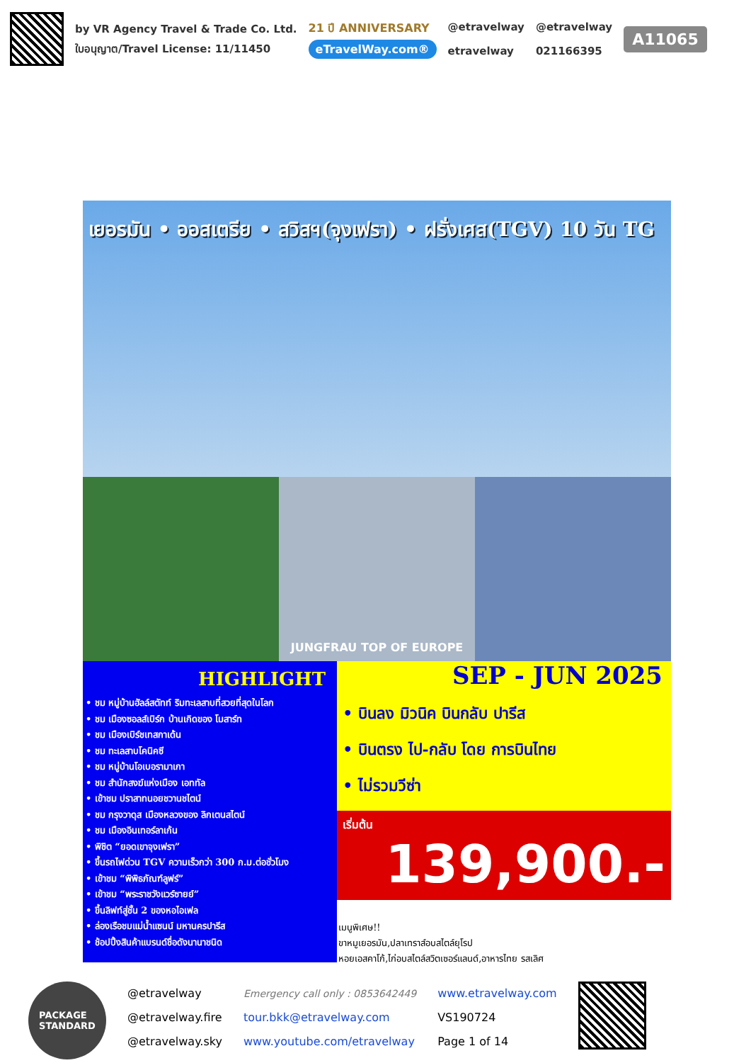by VR Agency Travel & Trade Co. Ltd.
ใบอนุญาต/Travel License: 11/11450
21 ปี ANNIVERSARY
eTravelWay.com®
@etravelway
etravelway
@etravelway
021166395
A11065
เยอรมัน • ออสเตรีย • สวิสฯ(จุงเฟรา) • ฝรั่งเศส(TGV) 10 วัน TG
JUNGFRAU TOP OF EUROPE
HIGHLIGHT
• ชม หมู่บ้านฮัลล์สตัทท์ ริมทะเลสาบที่สวยที่สุดในโลก
• ชม เมืองซอลส์เบิร์ก บ้านเกิดของ โมสาร์ท
• ชม เมืองเบิร์ชเทสกาเด้น
• ชม ทะเลสาบโคนิคซี
• ชม หมู่บ้านโอเบอรามาเกา
• ชม สำนักสงฆ์แห่งเมือง เอททัล
• เข้าชม ปราสาทนอยชวานชไตน์
• ชม กรุงวาดุส เมืองหลวงของ ลิกเตนสไตน์
• ชม เมืองอินเทอร์ลาเก้น
• พิชิต “ยอดเขาจุงเฟรา”
• ขึ้นรถไฟด่วน TGV ความเร็วกว่า 300 ก.ม.ต่อชั่วโมง
• เข้าชม “พิพิธภัณฑ์ลูฟร์”
• เข้าชม “พระราชวังแวร์ซายย์”
• ขึ้นลิฟท์สู่ชั้น 2 ของหอไอเฟล
• ล่องเรือชมแม่น้ำแซนน์ มหานครปารีส
• ช้อปปิ้งสินค้าแบรนด์ชื่อดังนานาชนิด
SEP - JUN 2025
• บินลง มิวนิค บินกลับ ปารีส
• บินตรง ไป-กลับ โดย การบินไทย
• ไม่รวมวีซ่า
เริ่มต้น 139,900.-
เมนูพิเศษ!!
ขาหมูเยอรมัน,ปลาเทราส์อบสไตล์ยุโรป
หอยเอสคาโก้,ไก่อบสไตล์สวิตเซอร์แลนด์,อาหารไทย รสเลิศ
PACKAGE
STANDARD
@etravelway
@etravelway.fire
@etravelway.sky
Emergency call only : 0853642449
tour.bkk@etravelway.com
www.youtube.com/etravelway
www.etravelway.com
VS190724
Page 1 of 14